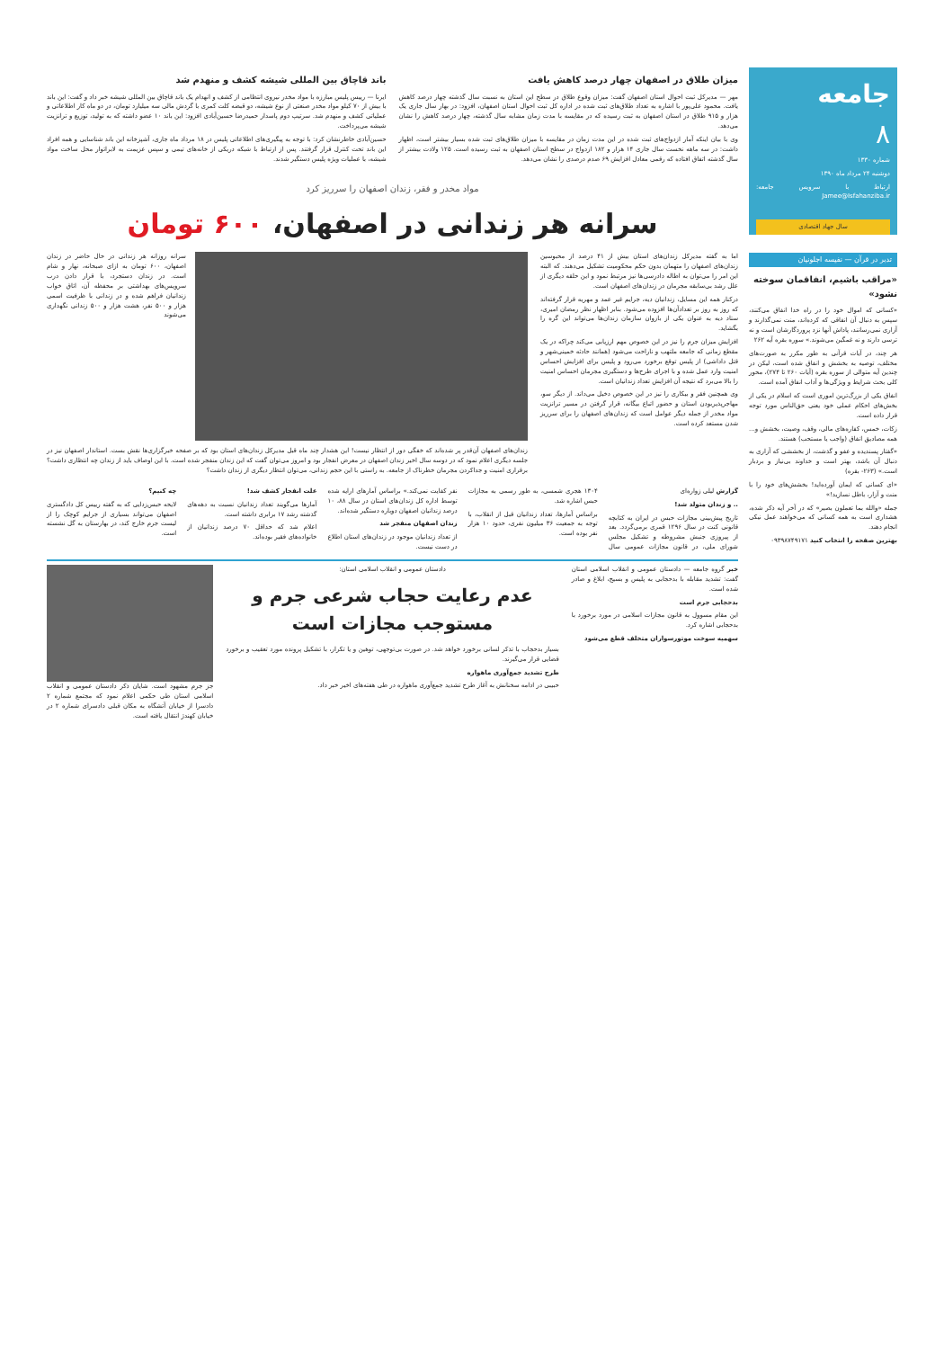جامعه
۸
شماره ۱۳۳۰
دوشنبه ۲۴ مرداد ماه ۱۳۹۰
ارتباط با سرویس جامعه: Jamee@Isfahanziba.ir
سال جهاد اقتصادی
تدبر در قرآن — نفیسه اجلونیان
«مراقب باشیم، انفاقمان سوخته نشود»
«کسانی که اموال خود را در راه خدا انفاق می‌کنند، سپس به دنبال آن انفاقی که کرده‌اند، منت نمی‌گذارند و آزاری نمی‌رسانند، پاداش آنها نزد پروردگارشان است و نه ترسی دارند و نه غمگین می‌شوند.» سوره بقره آیه ۲۶۲
هر چند، در آیات قرآنی به طور مکرر به صورت‌های مختلف، توصیه به بخشش و انفاق شده است، لیکن در چندین آیه متوالی از سوره بقره (آیات ۲۶۰ تا ۲۷۴)، محور کلی بحث شرایط و ویژگی‌ها و آداب انفاق آمده است.
انفاق یکی از بزرگ‌ترین اموری است که اسلام در یکی از بخش‌های احکام عملی خود یعنی حق‌الناس مورد توجه قرار داده است.
زکات، خمس، کفاره‌های مالی، وقف، وصیت، بخشش و... همه مصادیق انفاق (واجب یا مستحب) هستند.
«گفتار پسندیده و عفو و گذشت، از بخششی که آزاری به دنبال آن باشد، بهتر است و خداوند بی‌نیاز و بردبار است.» (۲۶۳- بقره)
«ای کسانی که ایمان آورده‌اید! بخشش‌های خود را با منت و آزار، باطل نسازید!»
جمله «والله بما تعملون بصیر» که در آخر آیه ذکر شده، هشداری است به همه کسانی که می‌خواهند عمل نیکی انجام دهند.
بهترین صفحه را انتخاب کنید ۰۹۳۹۸۷۴۹۱۷۱
میزان طلاق در اصفهان چهار درصد کاهش یافت
مهر — مدیرکل ثبت احوال استان اصفهان گفت: میزان وقوع طلاق در سطح این استان به نسبت سال گذشته چهار درصد کاهش یافت. محمود علی‌پور با اشاره به تعداد طلاق‌های ثبت شده در اداره کل ثبت احوال استان اصفهان، افزود: در بهار سال جاری یک هزار و ۹۱۵ طلاق در استان اصفهان به ثبت رسیده که در مقایسه با مدت زمان مشابه سال گذشته، چهار درصد کاهش را نشان می‌دهد.
وی با بیان اینکه آمار ازدواج‌های ثبت شده در این مدت زمان در مقایسه با میزان طلاق‌های ثبت شده بسیار بیشتر است، اظهار داشت: در سه ماهه نخست سال جاری ۱۴ هزار و ۱۸۲ ازدواج در سطح استان اصفهان به ثبت رسیده است. ۱۲۵ ولادت بیشتر از سال گذشته اتفاق افتاده که رقمی معادل افزایش ۶۹ صدم درصدی را نشان می‌دهد.
باند قاچاق بین المللی شیشه کشف و منهدم شد
ایرنا — رییس پلیس مبارزه با مواد مخدر نیروی انتظامی از کشف و انهدام یک باند قاچاق بین المللی شیشه خبر داد و گفت: این باند با بیش از ۷۰ کیلو مواد مخدر صنعتی از نوع شیشه، دو قبضه کلت کمری با گردش مالی سه میلیارد تومان، در دو ماه کار اطلاعاتی و عملیاتی کشف و منهدم شد. سرتیپ دوم پاسدار حمیدرضا حسین‌آبادی افزود: این باند ۱۰ عضو داشته که به تولید، توزیع و ترانزیت شیشه می‌پرداخت.
حسین‌آبادی خاطرنشان کرد: با توجه به پیگیری‌های اطلاعاتی پلیس در ۱۸ مرداد ماه جاری، آشپزخانه این باند شناسایی و همه افراد این باند تحت کنترل قرار گرفتند. پس از ارتباط با شبکه دریکی از خانه‌های تیمی و سپس عزیمت به لابراتوار محل ساخت مواد شیشه، با عملیات ویژه پلیس دستگیر شدند.
مواد مخدر و فقر، زندان اصفهان را سرریز کرد
سرانه هر زندانی در اصفهان، ۶۰۰ تومان
اما به گفته مدیرکل زندان‌های استان بیش از ۴۱ درصد از محبوسین زندان‌های اصفهان را متهمان بدون حکم محکومیت تشکیل می‌دهند. که البته این امر را می‌توان به اطاله دادرسی‌ها نیز مرتبط نمود و این حلقه دیگری از علل رشد بی‌سابقه مجرمان در زندان‌های اصفهان است.
درکنار همه این مسایل، زندانیان دیه، جرایم غیر عمد و مهریه قرار گرفته‌اند که روز به روز بر تعدادآن‌ها افزوده می‌شود. بنابر اظهار نظر رمضان امیری، ستاد دیه به عنوان یکی از بازوان سازمان زندان‌ها می‌تواند این گره را بگشاید.
افزایش میزان جرم را نیز در این خصوص مهم ارزیابی می‌کند چراکه در یک مقطع زمانی که جامعه ملتهب و ناراحت می‌شود (همانند حادثه خمینی‌شهر و قتل داداشی) از پلیس توقع برخورد می‌رود و پلیس برای افزایش احساس امنیت وارد عمل شده و با اجرای طرح‌ها و دستگیری مجرمان احساس امنیت را بالا می‌برد که نتیجه آن افزایش تعداد زندانیان است.
وی همچنین فقر و بیکاری را نیز در این خصوص دخیل می‌داند. از دیگر سو، مهاجرپذیربودن استان و حضور اتباع بیگانه، قرار گرفتن در مسیر ترانزیت مواد مخدر از جمله دیگر عوامل است که زندان‌های اصفهان را برای سرریز شدن مستعد کرده است.
سرانه روزانه هر زندانی در حال حاضر در زندان اصفهان، ۶۰۰ تومان به ازای صبحانه، نهار و شام است. در زندان دستجرد، با قرار دادن درب سرویس‌های بهداشتی بر محفظه آن، اتاق خواب زندانیان فراهم شده و در زندانی با ظرفیت اسمی هزار و ۵۰۰ نفر، هشت هزار و ۵۰۰ زندانی نگهداری می‌شوند
زندان‌های اصفهان آن‌قدر پر شده‌اند که خفگی دور از انتظار نیست! این هشدار چند ماه قبل مدیرکل زندان‌های استان بود که بر صفحه خبرگزاری‌ها نقش بست. استاندار اصفهان نیز در جلسه دیگری اعلام نمود که در دوسه سال اخیر زندان اصفهان در معرض انفجار بود و امروز می‌توان گفت که این زندان منفجر شده است. با این اوصاف باید از زندان چه انتظاری داشت؟ برقراری امنیت و جداکردن مجرمان خطرناک از جامعه. به راستی با این حجم زندانی، می‌توان انتظار دیگری از زندان داشت؟
گزارش لیلی زواره‌ای
.. و زندان متولد شد!
تاریخ پیش‌بینی مجازات حبس در ایران به کتابچه قانونی کنت در سال ۱۲۹۶ قمری برمی‌گردد. بعد از پیروزی جنبش مشروطه و تشکیل مجلس شورای ملی، در قانون مجازات عمومی سال ۱۳۰۴ هجری شمسی، به طور رسمی به مجازات حبس اشاره شد.
براساس آمارها، تعداد زندانیان قبل از انقلاب، با توجه به جمعیت ۳۶ میلیون نفری، حدود ۱۰ هزار نفر بوده است.
نفر کفایت نمی‌کند.» براساس آمارهای ارایه شده توسط اداره کل زندان‌های استان در سال ۸۸، ۱۰ درصد زندانیان اصفهان دوباره دستگیر شده‌اند.
زندان اصفهان منفجر شد
از تعداد زندانیان موجود در زندان‌های استان اطلاع در دست نیست.
علت انفجار کشف شد!
آمارها می‌گویند تعداد زندانیان نسبت به دهه‌های گذشته رشد ۱۷ برابری داشته است.
اعلام شد که حداقل ۷۰ درصد زندانیان از خانواده‌های فقیر بوده‌اند.
چه کنیم؟
لایحه حبس‌زدایی که به گفته رییس کل دادگستری اصفهان می‌تواند بسیاری از جرایم کوچک را از لیست جرم خارج کند، در بهارستان به گل نشسته است.
خبر گروه جامعه — دادستان عمومی و انقلاب اسلامی استان گفت: تشدید مقابله با بدحجابی به پلیس و بسیج، ابلاغ و صادر شده است.
بدحجابی جرم است
این مقام مسوول به قانون مجازات اسلامی در مورد برخورد با بدحجابی اشاره کرد.
سهمیه سوخت موتورسواران متخلف قطع می‌شود
دادستان عمومی و انقلاب اسلامی استان:
عدم رعایت حجاب شرعی جرم و مستوجب مجازات است
بسیار بدحجاب با تذکر لسانی برخورد خواهد شد. در صورت بی‌توجهی، توهین و یا تکرار، با تشکیل پرونده مورد تعقیب و برخورد قضایی قرار می‌گیرند.
طرح تشدید جمع‌آوری ماهواره
حبیبی در ادامه سخنانش به آغاز طرح تشدید جمع‌آوری ماهواره در طی هفته‌های اخیر خبر داد.
جز جرم مشهود است. شایان ذکر دادستان عمومی و انقلاب اسلامی استان طی حکمی اعلام نمود که مجتمع شماره ۲ دادسرا از خیابان آتشگاه به مکان قبلی دادسرای شماره ۲ در خیابان کهندژ انتقال یافته است.